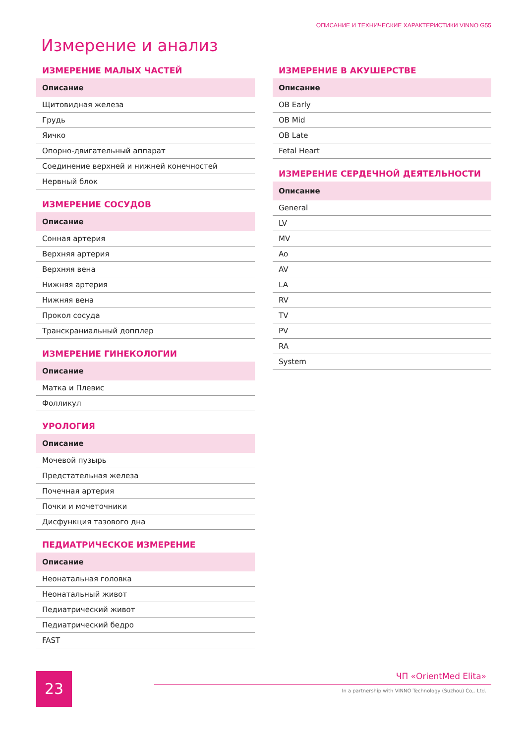ОПИСАНИЕ И ТЕХНИЧЕСКИЕ ХАРАКТЕРИСТИКИ VINNO G55
Измерение и анализ
ИЗМЕРЕНИЕ МАЛЫХ ЧАСТЕЙ
| Описание |
| --- |
| Щитовидная железа |
| Грудь |
| Яичко |
| Опорно-двигательный аппарат |
| Соединение верхней и нижней конечностей |
| Нервный блок |
ИЗМЕРЕНИЕ СОСУДОВ
| Описание |
| --- |
| Сонная артерия |
| Верхняя артерия |
| Верхняя вена |
| Нижняя артерия |
| Нижняя вена |
| Прокол сосуда |
| Транскраниальный допплер |
ИЗМЕРЕНИЕ ГИНЕКОЛОГИИ
| Описание |
| --- |
| Матка и Плевис |
| Фолликул |
УРОЛОГИЯ
| Описание |
| --- |
| Мочевой пузырь |
| Предстательная железа |
| Почечная артерия |
| Почки и мочеточники |
| Дисфункция тазового дна |
ПЕДИАТРИЧЕСКОЕ ИЗМЕРЕНИЕ
| Описание |
| --- |
| Неонатальная головка |
| Неонатальный живот |
| Педиатрический живот |
| Педиатрический бедро |
| FAST |
ИЗМЕРЕНИЕ В АКУШЕРСТВЕ
| Описание |
| --- |
| OB Early |
| OB Mid |
| OB Late |
| Fetal Heart |
ИЗМЕРЕНИЕ СЕРДЕЧНОЙ ДЕЯТЕЛЬНОСТИ
| Описание |
| --- |
| General |
| LV |
| MV |
| Ao |
| AV |
| LA |
| RV |
| TV |
| PV |
| RA |
| System |
23
ЧП «OrientMed Elita»
In a partnership with VINNO Technology (Suzhou) Co,. Ltd.